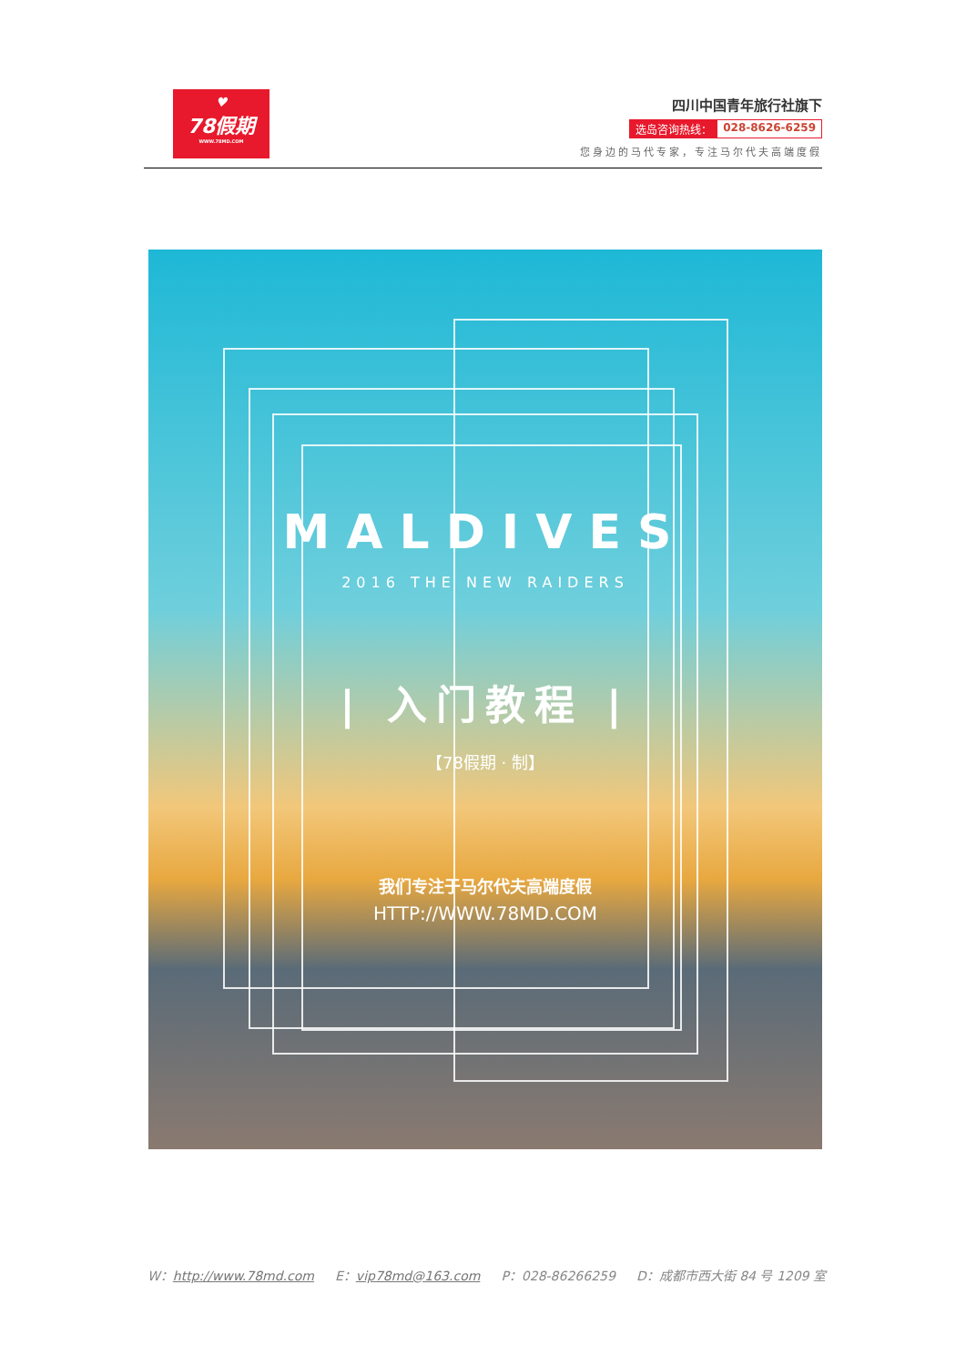♥
78假期
WWW.78MD.COM
四川中国青年旅行社旗下
选岛咨询热线： 028-8626-6259
您身边的马代专家，专注马尔代夫高端度假
MALDIVES
2016 THE NEW RAIDERS
| 入门教程 |
【78假期 · 制】
我们专注于马尔代夫高端度假
HTTP://WWW.78MD.COM
W：http://www.78md.com E：vip78md@163.com P：028-86266259 D：成都市西大街 84 号 1209 室